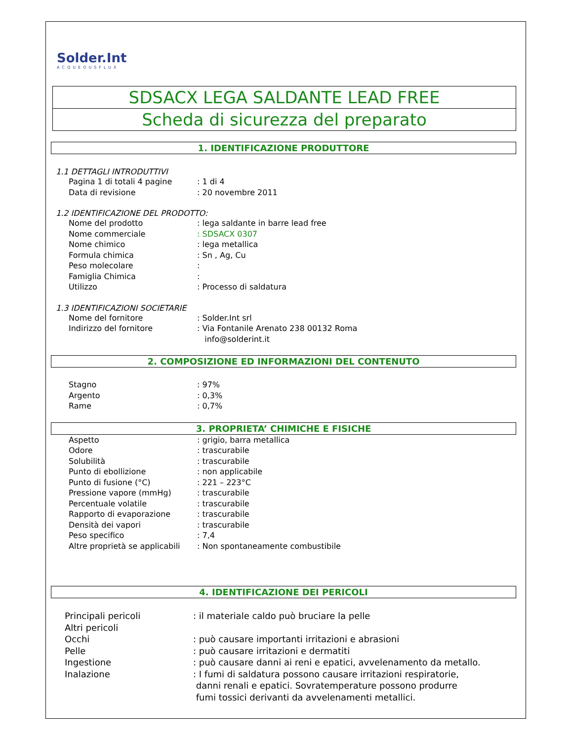Solder.Int
ACQUEOUSFLUX
SDSACX LEGA SALDANTE LEAD FREE
Scheda di sicurezza del preparato
1. IDENTIFICAZIONE PRODUTTORE
1.1 DETTAGLI INTRODUTTIVI
Pagina 1 di totali 4 pagine: 1 di 4
Data di revisione: 20 novembre 2011
1.2 IDENTIFICAZIONE DEL PRODOTTO:
Nome del prodotto: lega saldante in barre lead free
Nome commerciale: SDSACX 0307
Nome chimico: lega metallica
Formula chimica: Sn , Ag, Cu
Peso molecolare:
Famiglia Chimica:
Utilizzo: Processo di saldatura
1.3 IDENTIFICAZIONI SOCIETARIE
Nome del fornitore: Solder.Int srl
Indirizzo del fornitore: Via Fontanile Arenato 238 00132 Roma
info@solderint.it
2. COMPOSIZIONE ED INFORMAZIONI DEL CONTENUTO
Stagno: 97%
Argento: 0,3%
Rame: 0,7%
3. PROPRIETA’ CHIMICHE E FISICHE
Aspetto: grigio, barra metallica
Odore: trascurabile
Solubilità: trascurabile
Punto di ebollizione: non applicabile
Punto di fusione (°C): 221 – 223°C
Pressione vapore (mmHg): trascurabile
Percentuale volatile: trascurabile
Rapporto di evaporazione: trascurabile
Densità dei vapori: trascurabile
Peso specifico: 7,4
Altre proprietà se applicabili: Non spontaneamente combustibile
4. IDENTIFICAZIONE DEI PERICOLI
Principali pericoli: il materiale caldo può bruciare la pelle
Altri pericoli
Occhi: può causare importanti irritazioni e abrasioni
Pelle: può causare irritazioni e dermatiti
Ingestione: può causare danni ai reni e epatici, avvelenamento da metallo.
Inalazione: I fumi di saldatura possono causare irritazioni respiratorie,
danni renali e epatici. Sovratemperature possono produrre
fumi tossici derivanti da avvelenamenti metallici.